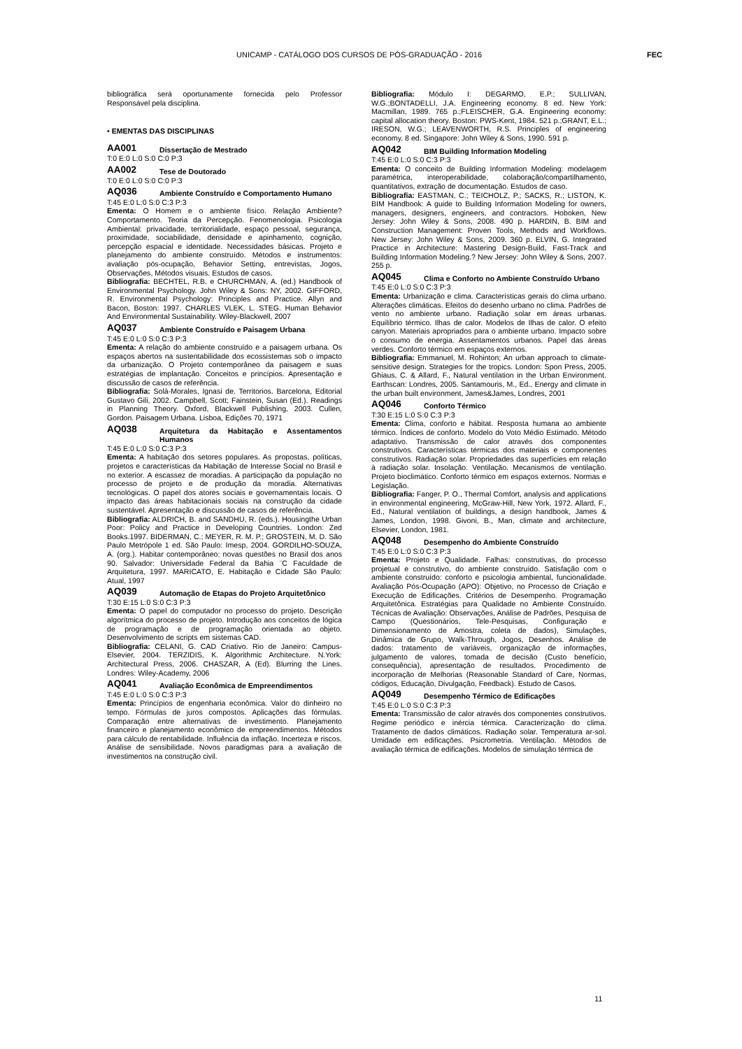UNICAMP - CATÁLOGO DOS CURSOS DE PÓS-GRADUAÇÃO - 2016 FEC
bibliográfica será oportunamente fornecida pelo Professor Responsável pela disciplina.
• EMENTAS DAS DISCIPLINAS
AA001 Dissertação de Mestrado
T:0 E:0 L:0 S:0 C:0 P:3
AA002 Tese de Doutorado
T:0 E:0 L:0 S:0 C:0 P:3
AQ036 Ambiente Construído e Comportamento Humano
T:45 E:0 L:0 S:0 C:3 P:3
Ementa: O Homem e o ambiente físico. Relação Ambiente? Comportamento. Teoria da Percepção. Fenomenologia. Psicologia Ambiental: privacidade, territorialidade, espaço pessoal, segurança, proximidade, sociabilidade, densidade e apinhamento, cognição, percepção espacial e identidade. Necessidades básicas. Projeto e planejamento do ambiente construído. Métodos e instrumentos: avaliação pós-ocupação, Behavior Setting, entrevistas, Jogos, Observações, Métodos visuais. Estudos de casos.
Bibliografia: BECHTEL, R.B. e CHURCHMAN, A. (ed.) Handbook of Environmental Psychology. John Wiley & Sons: NY, 2002. GIFFORD, R. Environmental Psychology: Principles and Practice. Allyn and Bacon, Boston: 1997. CHARLES VLEK, L. STEG. Human Behavior And Environmental Sustainability. Wiley-Blackwell, 2007
AQ037 Ambiente Construído e Paisagem Urbana
T:45 E:0 L:0 S:0 C:3 P:3
Ementa: A relação do ambiente construído e a paisagem urbana. Os espaços abertos na sustentabilidade dos ecossistemas sob o impacto da urbanização. O Projeto contemporâneo da paisagem e suas estratégias de implantação. Conceitos e princípios. Apresentação e discussão de casos de referência.
Bibliografia: Solà-Morales, Ignasi de. Territorios. Barcelona, Editorial Gustavo Gili, 2002. Campbell, Scott; Fainstein, Susan (Ed.). Readings in Planning Theory. Oxford, Blackwell Publishing, 2003. Cullen, Gordon. Paisagem Urbana. Lisboa, Edições 70, 1971
AQ038 Arquitetura da Habitação e Assentamentos Humanos
T:45 E:0 L:0 S:0 C:3 P:3
Ementa: A habitação dos setores populares. As propostas, políticas, projetos e características da Habitação de Interesse Social no Brasil e no exterior. A escassez de moradias. A participação da população no processo de projeto e de produção da moradia. Alternativas tecnológicas. O papel dos atores sociais e governamentais locais. O impacto das áreas habitacionais sociais na construção da cidade sustentável. Apresentação e discussão de casos de referência.
Bibliografia: ALDRICH, B. and SANDHU, R. (eds.). Housingthe Urban Poor: Policy and Practice in Developing Countries. London: Zed Books.1997. BIDERMAN, C.; MEYER, R. M. P.; GROSTEIN, M. D. São Paulo Metrópole 1 ed. São Paulo: Imesp, 2004. GORDILHO-SOUZA, A. (org.). Habitar contemporâneo: novas questões no Brasil dos anos 90. Salvador: Universidade Federal da Bahia ¨C Faculdade de Arquitetura, 1997. MARICATO, E. Habitação e Cidade São Paulo: Atual, 1997
AQ039 Automação de Etapas do Projeto Arquitetônico
T:30 E:15 L:0 S:0 C:3 P:3
Ementa: O papel do computador no processo do projeto. Descrição algorítmica do processo de projeto. Introdução aos conceitos de lógica de programação e de programação orientada ao objeto. Desenvolvimento de scripts em sistemas CAD.
Bibliografia: CELANI, G. CAD Criativo. Rio de Janeiro: Campus-Elsevier, 2004. TERZIDIS, K. Algorithmic Architecture. N.York: Architectural Press, 2006. CHASZAR, A (Ed). Blurring the Lines. Londres: Wiley-Academy, 2006
AQ041 Avaliação Econômica de Empreendimentos
T:45 E:0 L:0 S:0 C:3 P:3
Ementa: Princípios de engenharia econômica. Valor do dinheiro no tempo. Fórmulas de juros compostos. Aplicações das fórmulas. Comparação entre alternativas de investimento. Planejamento financeiro e planejamento econômico de empreendimentos. Métodos para cálculo de rentabilidade. Influência da inflação. Incerteza e riscos. Análise de sensibilidade. Novos paradigmas para a avaliação de investimentos na construção civil.
Bibliografia: Módulo I: DEGARMO, E.P.; SULLIVAN, W.G.;BONTADELLI, J.A. Engineering economy. 8 ed. New York: Macmillan, 1989. 765 p.;FLEISCHER, G.A. Engineering economy: capital allocation theory. Boston: PWS-Kent, 1984. 521 p.;GRANT, E.L.; IRESON, W.G.; LEAVENWORTH, R.S. Principles of engineering economy. 8 ed. Singapore: John Wiley & Sons, 1990. 591 p.
AQ042 BIM Building Information Modeling
T:45 E:0 L:0 S:0 C:3 P:3
Ementa: O conceito de Building Information Modeling: modelagem paramétrica, interoperabilidade, colaboração/compartilhamento, quantitativos, extração de documentação. Estudos de caso.
Bibliografia: EASTMAN, C.; TEICHOLZ, P.; SACKS, R.; LISTON, K. BIM Handbook: A guide to Building Information Modeling for owners, managers, designers, engineers, and contractors. Hoboken, New Jersey: John Wiley & Sons, 2008. 490 p. HARDIN, B. BIM and Construction Management: Proven Tools, Methods and Workflows. New Jersey: John Wiley & Sons, 2009. 360 p. ELVIN, G. Integrated Practice in Architecture: Mastering Design-Build, Fast-Track and Building Information Modeling.? New Jersey: John Wiley & Sons, 2007. 255 p.
AQ045 Clima e Conforto no Ambiente Construído Urbano
T:45 E:0 L:0 S:0 C:3 P:3
Ementa: Urbanização e clima. Características gerais do clima urbano. Alterações climáticas. Efeitos do desenho urbano no clima. Padrões de vento no ambiente urbano. Radiação solar em áreas urbanas. Equilíbrio térmico. Ilhas de calor. Modelos de Ilhas de calor. O efeito canyon. Materiais apropriados para o ambiente urbano. Impacto sobre o consumo de energia. Assentamentos urbanos. Papel das áreas verdes. Conforto térmico em espaços externos.
Bibliografia: Emmanuel, M. Rohinton; An urban approach to climate-sensitive design. Strategies for the tropics. London: Spon Press, 2005. Ghiaus, C. & Allard, F., Natural ventilation in the Urban Environment. Earthscan: Londres, 2005. Santamouris, M., Ed., Energy and climate in the urban built environment, James&James, Londres, 2001
AQ046 Conforto Térmico
T:30 E:15 L:0 S:0 C:3 P:3
Ementa: Clima, conforto e hábitat. Resposta humana ao ambiente térmico. Índices de conforto. Modelo do Voto Médio Estimado. Método adaptativo. Transmissão de calor através dos componentes construtivos. Características térmicas dos materiais e componentes construtivos. Radiação solar. Propriedades das superfícies em relação à radiação solar. Insolação. Ventilação. Mecanismos de ventilação. Projeto bioclimático. Conforto térmico em espaços externos. Normas e Legislação.
Bibliografia: Fanger, P. O., Thermal Comfort, analysis and applications in environmental engineering, McGraw-Hill, New York, 1972. Allard, F., Ed., Natural ventilation of buildings, a design handbook, James & James, London, 1998. Givoni, B., Man, climate and architecture, Elsevier, London, 1981.
AQ048 Desempenho do Ambiente Construído
T:45 E:0 L:0 S:0 C:3 P:3
Ementa: Projeto e Qualidade. Falhas: construtivas, do processo projetual e construtivo, do ambiente construído. Satisfação com o ambiente construído: conforto e psicologia ambiental, funcionalidade. Avaliação Pós-Ocupação (APO): Objetivo, no Processo de Criação e Execução de Edificações. Critérios de Desempenho. Programação Arquitetônica. Estratégias para Qualidade no Ambiente Construído. Técnicas de Avaliação: Observações, Análise de Padrões, Pesquisa de Campo (Questionários, Tele-Pesquisas, Configuração e Dimensionamento de Amostra, coleta de dados), Simulações, Dinâmica de Grupo, Walk-Through, Jogos, Desenhos. Análise de dados: tratamento de variáveis, organização de informações, julgamento de valores, tomada de decisão (Custo benefício, consequência), apresentação de resultados. Procedimento de incorporação de Melhorias (Reasonable Standard of Care, Normas, códigos, Educação, Divulgação, Feedback). Estudo de Casos.
AQ049 Desempenho Térmico de Edificações
T:45 E:0 L:0 S:0 C:3 P:3
Ementa: Transmissão de calor através dos componentes construtivos. Regime periódico e inércia térmica. Caracterização do clima. Tratamento de dados climáticos. Radiação solar. Temperatura ar-sol. Umidade em edificações. Psicrometria. Ventilação. Métodos de avaliação térmica de edificações. Modelos de simulação térmica de
11